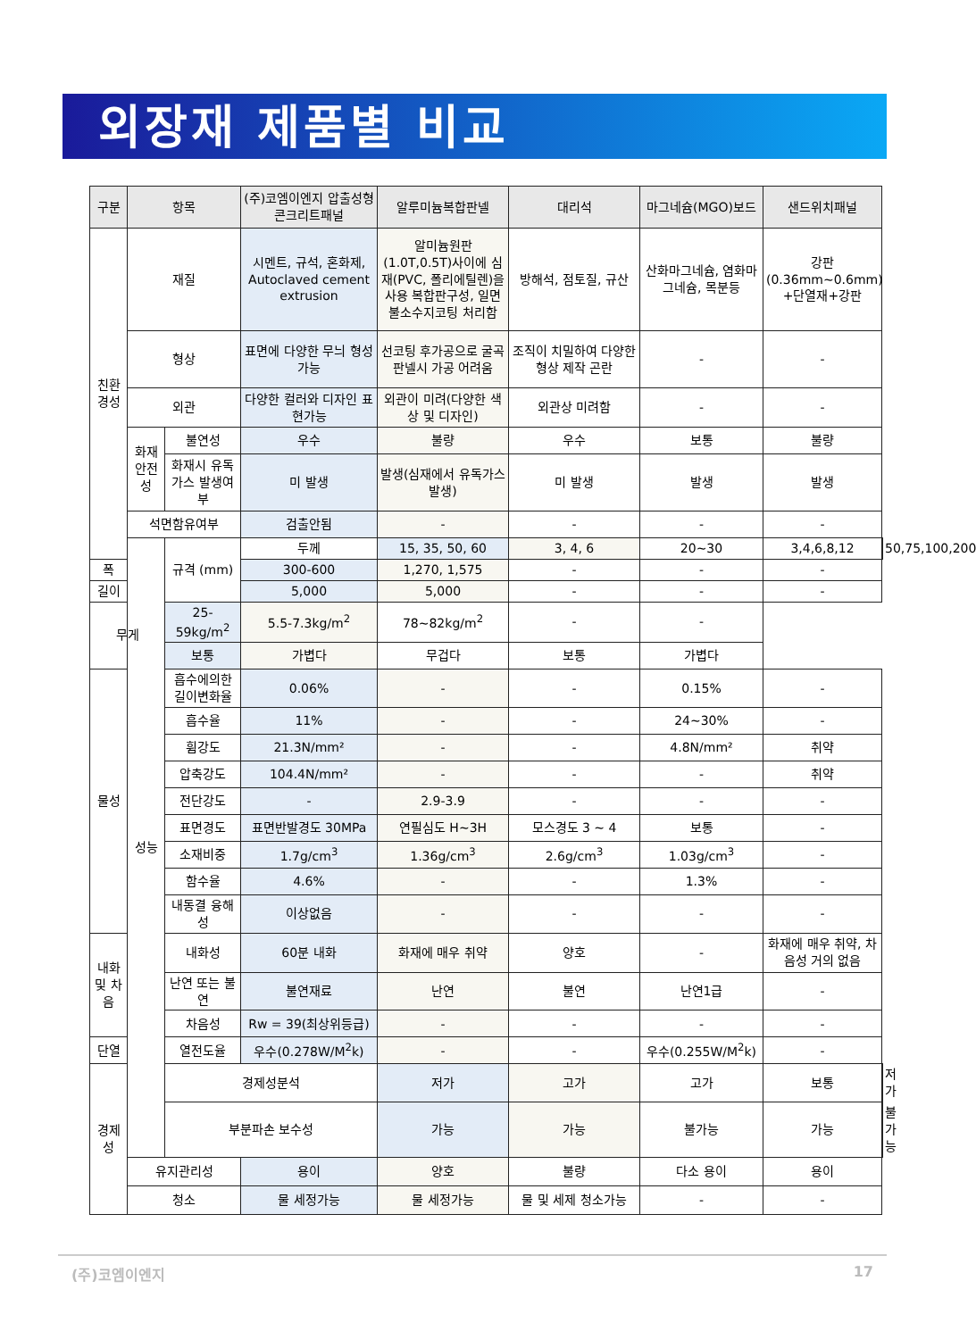외장재 제품별 비교
| 구분 | 항목 | | (주)코엠이엔지 압출성형콘크리트패널 | 알루미늄복합판넬 | 대리석 | 마그네슘(MGO)보드 | 샌드위치패널 | |
| --- | --- | --- | --- | --- | --- | --- | --- | --- |
| 친환경성 | 재질 | | 시멘트, 규석, 혼화제, Autoclaved cement extrusion | 알미늄원판(1.0T,0.5T)사이에 심재(PVC, 폴리에틸렌)을 사용 복합판구성, 일면 불소수지코팅 처리함 | 방해석, 점토질, 규산 | 산화마그네슘, 염화마그네슘, 목분등 | 강판 (0.36mm~0.6mm) +단열재+강판 | |
| | 형상 | | 표면에 다양한 무늬 형성가능 | 선코팅 후가공으로 굴곡판넬시 가공 어려움 | 조직이 치밀하여 다양한 형상 제작 곤란 | - | - | |
| | 외관 | | 다양한 컬러와 디자인 표현가능 | 외관이 미려(다양한 색상 및 디자인) | 외관상 미려함 | - | - | |
| | 화재안전성 | 불연성 | 우수 | 불량 | 우수 | 보통 | 불량 | |
| | | 화재시 유독가스 발생여부 | 미 발생 | 발생(심재에서 유독가스발생) | 미 발생 | 발생 | 발생 | |
| | 석면함유여부 | | 검출안됨 | - | - | - | - | |
| | 성능 | 규격 (mm) | 두께 | 15, 35, 50, 60 | 3, 4, 6 | 20~30 | 3,4,6,8,12 | 50,75,100,200 |
| 폭 | | | 300-600 | 1,270, 1,575 | - | - | - | |
| 길이 | | | 5,000 | 5,000 | - | - | - | |
| 무게 | | 25-59kg/m<sup>2</sup> | 5.5-7.3kg/m<sup>2</sup> | 78~82kg/m<sup>2</sup> | - | - | | |
| | | 보통 | 가볍다 | 무겁다 | 보통 | 가볍다 | | |
| 물성 | 흡수에의한 길이변화율 | 0.06% | - | - | 0.15% | - | | |
| | 흡수율 | 11% | - | - | 24~30% | - | | |
| | 휨강도 | 21.3N/mm² | - | - | 4.8N/mm² | 취약 | | |
| | 압축강도 | 104.4N/mm² | - | - | - | 취약 | | |
| | 전단강도 | - | 2.9-3.9 | - | - | - | | |
| | 표면경도 | 표면반발경도 30MPa | 연필심도 H~3H | 모스경도 3 ~ 4 | 보통 | - | | |
| | 소재비중 | 1.7g/cm<sup>3</sup> | 1.36g/cm<sup>3</sup> | 2.6g/cm<sup>3</sup> | 1.03g/cm<sup>3</sup> | - | | |
| | 함수율 | 4.6% | - | - | 1.3% | - | | |
| | 내동결 융해성 | 이상없음 | - | - | - | - | | |
| 내화 및 차음 | 내화성 | 60분 내화 | 화재에 매우 취약 | 양호 | - | 화재에 매우 취약, 차음성 거의 없음 | | |
| | 난연 또는 불연 | 불연재료 | 난연 | 불연 | 난연1급 | - | | |
| | 차음성 | Rw = 39(최상위등급) | - | - | - | - | | |
| 단열 | 열전도율 | 우수(0.278W/M<sup>2</sup>k) | - | - | 우수(0.255W/M<sup>2</sup>k) | - | | |
| 경제성 | 경제성분석 | | 저가 | 고가 | 고가 | 보통 | 저가 | |
| | 부분파손 보수성 | | 가능 | 가능 | 불가능 | 가능 | 불가능 | |
| | 유지관리성 | | 용이 | 양호 | 불량 | 다소 용이 | 용이 | |
| | 청소 | | 물 세정가능 | 물 세정가능 | 물 및 세제 청소가능 | - | - | |
(주)코엠이엔지 17